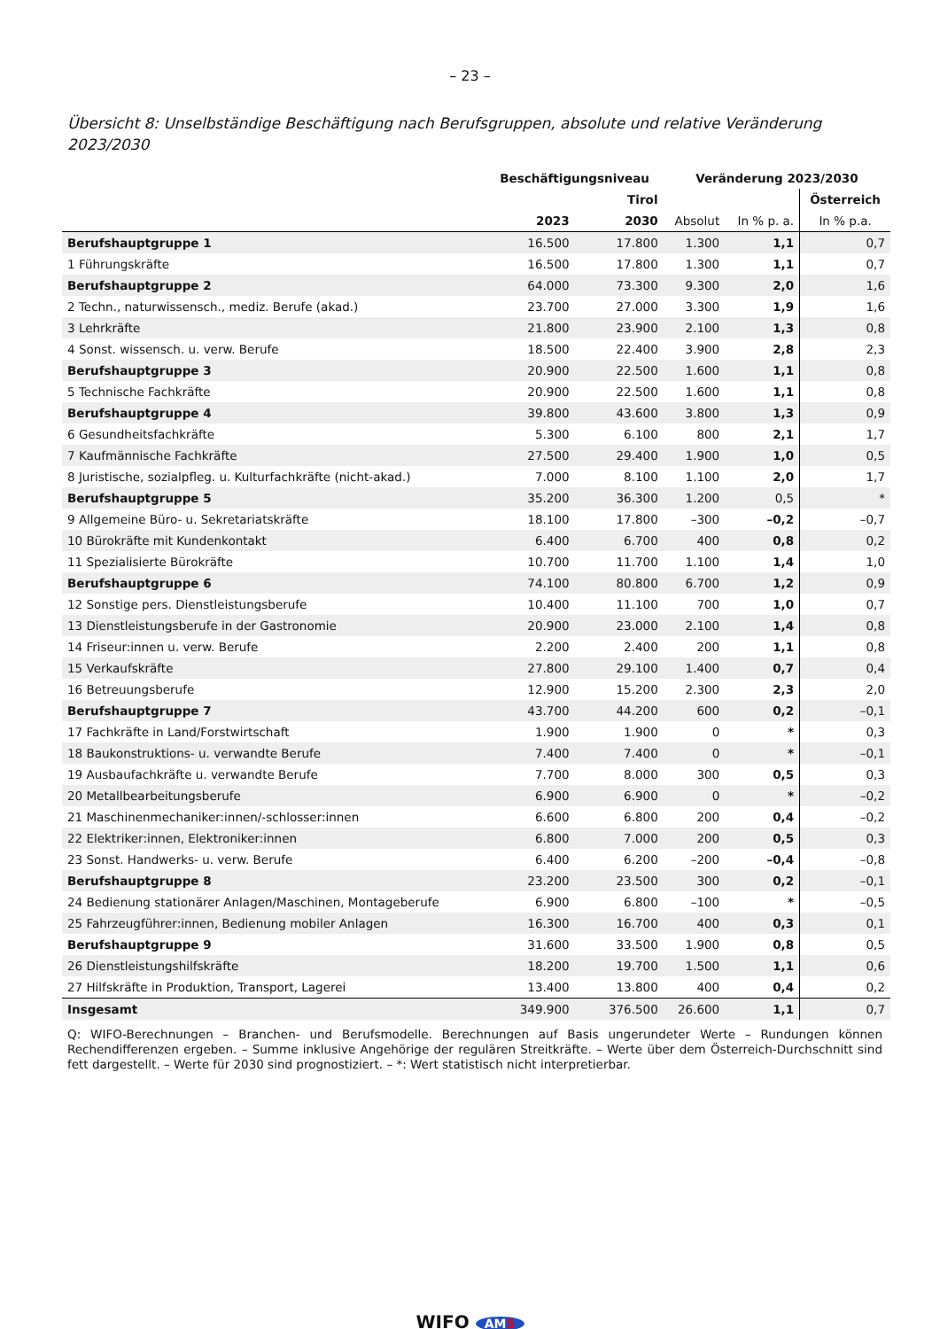– 23 –
Übersicht 8: Unselbständige Beschäftigung nach Berufsgruppen, absolute und relative Veränderung 2023/2030
| | Beschäftigungsniveau | | Veränderung 2023/2030 | | |
| --- | --- | --- | --- | --- | --- |
| | Tirol | | | | Österreich |
| | 2023 | 2030 | Absolut | In % p. a. | In % p.a. |
| Berufshauptgruppe 1 | 16.500 | 17.800 | 1.300 | 1,1 | 0,7 |
| 1 Führungskräfte | 16.500 | 17.800 | 1.300 | 1,1 | 0,7 |
| Berufshauptgruppe 2 | 64.000 | 73.300 | 9.300 | 2,0 | 1,6 |
| 2 Techn., naturwissensch., mediz. Berufe (akad.) | 23.700 | 27.000 | 3.300 | 1,9 | 1,6 |
| 3 Lehrkräfte | 21.800 | 23.900 | 2.100 | 1,3 | 0,8 |
| 4 Sonst. wissensch. u. verw. Berufe | 18.500 | 22.400 | 3.900 | 2,8 | 2,3 |
| Berufshauptgruppe 3 | 20.900 | 22.500 | 1.600 | 1,1 | 0,8 |
| 5 Technische Fachkräfte | 20.900 | 22.500 | 1.600 | 1,1 | 0,8 |
| Berufshauptgruppe 4 | 39.800 | 43.600 | 3.800 | 1,3 | 0,9 |
| 6 Gesundheitsfachkräfte | 5.300 | 6.100 | 800 | 2,1 | 1,7 |
| 7 Kaufmännische Fachkräfte | 27.500 | 29.400 | 1.900 | 1,0 | 0,5 |
| 8 Juristische, sozialpfleg. u. Kulturfachkräfte (nicht-akad.) | 7.000 | 8.100 | 1.100 | 2,0 | 1,7 |
| Berufshauptgruppe 5 | 35.200 | 36.300 | 1.200 | 0,5 | * |
| 9 Allgemeine Büro- u. Sekretariatskräfte | 18.100 | 17.800 | –300 | –0,2 | –0,7 |
| 10 Bürokräfte mit Kundenkontakt | 6.400 | 6.700 | 400 | 0,8 | 0,2 |
| 11 Spezialisierte Bürokräfte | 10.700 | 11.700 | 1.100 | 1,4 | 1,0 |
| Berufshauptgruppe 6 | 74.100 | 80.800 | 6.700 | 1,2 | 0,9 |
| 12 Sonstige pers. Dienstleistungsberufe | 10.400 | 11.100 | 700 | 1,0 | 0,7 |
| 13 Dienstleistungsberufe in der Gastronomie | 20.900 | 23.000 | 2.100 | 1,4 | 0,8 |
| 14 Friseur:innen u. verw. Berufe | 2.200 | 2.400 | 200 | 1,1 | 0,8 |
| 15 Verkaufskräfte | 27.800 | 29.100 | 1.400 | 0,7 | 0,4 |
| 16 Betreuungsberufe | 12.900 | 15.200 | 2.300 | 2,3 | 2,0 |
| Berufshauptgruppe 7 | 43.700 | 44.200 | 600 | 0,2 | –0,1 |
| 17 Fachkräfte in Land/Forstwirtschaft | 1.900 | 1.900 | 0 | * | 0,3 |
| 18 Baukonstruktions- u. verwandte Berufe | 7.400 | 7.400 | 0 | * | –0,1 |
| 19 Ausbaufachkräfte u. verwandte Berufe | 7.700 | 8.000 | 300 | 0,5 | 0,3 |
| 20 Metallbearbeitungsberufe | 6.900 | 6.900 | 0 | * | –0,2 |
| 21 Maschinenmechaniker:innen/-schlosser:innen | 6.600 | 6.800 | 200 | 0,4 | –0,2 |
| 22 Elektriker:innen, Elektroniker:innen | 6.800 | 7.000 | 200 | 0,5 | 0,3 |
| 23 Sonst. Handwerks- u. verw. Berufe | 6.400 | 6.200 | –200 | –0,4 | –0,8 |
| Berufshauptgruppe 8 | 23.200 | 23.500 | 300 | 0,2 | –0,1 |
| 24 Bedienung stationärer Anlagen/Maschinen, Montageberufe | 6.900 | 6.800 | –100 | * | –0,5 |
| 25 Fahrzeugführer:innen, Bedienung mobiler Anlagen | 16.300 | 16.700 | 400 | 0,3 | 0,1 |
| Berufshauptgruppe 9 | 31.600 | 33.500 | 1.900 | 0,8 | 0,5 |
| 26 Dienstleistungshilfskräfte | 18.200 | 19.700 | 1.500 | 1,1 | 0,6 |
| 27 Hilfskräfte in Produktion, Transport, Lagerei | 13.400 | 13.800 | 400 | 0,4 | 0,2 |
| Insgesamt | 349.900 | 376.500 | 26.600 | 1,1 | 0,7 |
Q: WIFO-Berechnungen – Branchen- und Berufsmodelle. Berechnungen auf Basis ungerundeter Werte – Rundungen können Rechendifferenzen ergeben. – Summe inklusive Angehörige der regulären Streitkräfte. – Werte über dem Österreich-Durchschnitt sind fett dargestellt. – Werte für 2030 sind prognostiziert. – *: Wert statistisch nicht interpretierbar.
WIFO AMS